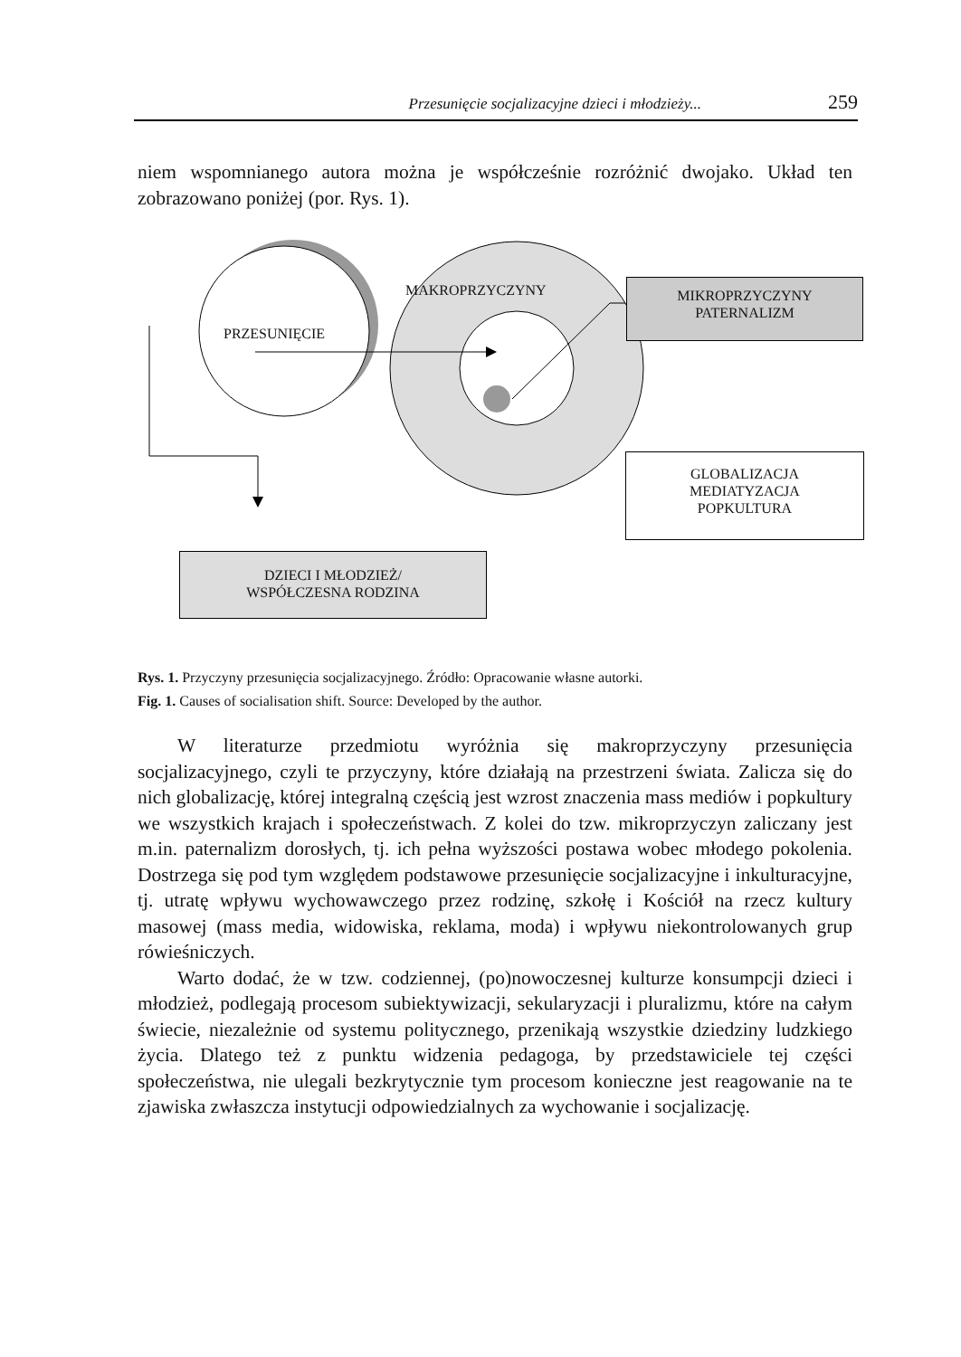Przesunięcie socjalizacyjne dzieci i młodzieży... 259
niem wspomnianego autora można je współcześnie rozróżnić dwojako. Układ ten zobrazowano poniżej (por. Rys. 1).
PRZESUNIĘCIE
MAKROPRZYCZYNY
MIKROPRZYCZYNY
PATERNALIZM
GLOBALIZACJA
MEDIATYZACJA
POPKULTURA
DZIECI I MŁODZIEŻ/
WSPÓŁCZESNA RODZINA
Rys. 1. Przyczyny przesunięcia socjalizacyjnego. Źródło: Opracowanie własne autorki.
Fig. 1. Causes of socialisation shift. Source: Developed by the author.
W literaturze przedmiotu wyróżnia się makroprzyczyny przesunięcia socjalizacyjnego, czyli te przyczyny, które działają na przestrzeni świata. Zalicza się do nich globalizację, której integralną częścią jest wzrost znaczenia mass mediów i popkultury we wszystkich krajach i społeczeństwach. Z kolei do tzw. mikroprzyczyn zaliczany jest m.in. paternalizm dorosłych, tj. ich pełna wyższości postawa wobec młodego pokolenia. Dostrzega się pod tym względem podstawowe przesunięcie socjalizacyjne i inkulturacyjne, tj. utratę wpływu wychowawczego przez rodzinę, szkołę i Kościół na rzecz kultury masowej (mass media, widowiska, reklama, moda) i wpływu niekontrolowanych grup rówieśniczych.
Warto dodać, że w tzw. codziennej, (po)nowoczesnej kulturze konsumpcji dzieci i młodzież, podlegają procesom subiektywizacji, sekularyzacji i pluralizmu, które na całym świecie, niezależnie od systemu politycznego, przenikają wszystkie dziedziny ludzkiego życia. Dlatego też z punktu widzenia pedagoga, by przedstawiciele tej części społeczeństwa, nie ulegali bezkrytycznie tym procesom konieczne jest reagowanie na te zjawiska zwłaszcza instytucji odpowiedzialnych za wychowanie i socjalizację.